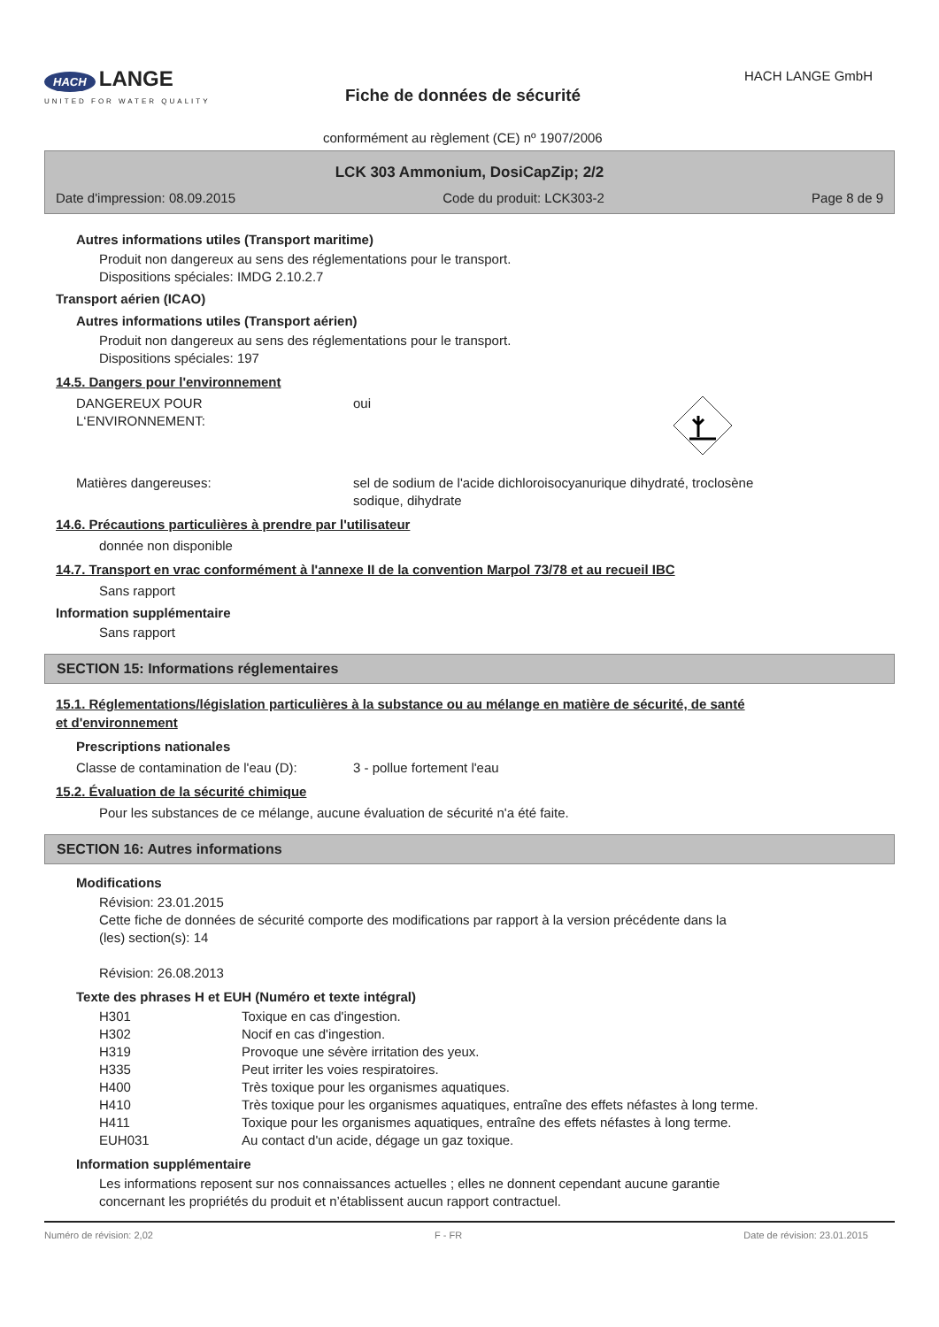HACH LANGE
UNITED FOR WATER QUALITY
Fiche de données de sécurité
conformément au règlement (CE) nº 1907/2006
HACH LANGE GmbH
LCK 303 Ammonium, DosiCapZip; 2/2
Date d'impression: 08.09.2015 Code du produit: LCK303-2 Page 8 de 9
Autres informations utiles (Transport maritime)
Produit non dangereux au sens des réglementations pour le transport.
Dispositions spéciales: IMDG 2.10.2.7
Transport aérien (ICAO)
Autres informations utiles (Transport aérien)
Produit non dangereux au sens des réglementations pour le transport.
Dispositions spéciales: 197
14.5. Dangers pour l'environnement
| DANGEREUX POUR L‘ENVIRONNEMENT: | oui | |
| Matières dangereuses: | sel de sodium de l'acide dichloroisocyanurique dihydraté, troclosène sodique, dihydrate | |
14.6. Précautions particulières à prendre par l'utilisateur
donnée non disponible
14.7. Transport en vrac conformément à l'annexe II de la convention Marpol 73/78 et au recueil IBC
Sans rapport
Information supplémentaire
Sans rapport
SECTION 15: Informations réglementaires
15.1. Réglementations/législation particulières à la substance ou au mélange en matière de sécurité, de santé
et d'environnement
Prescriptions nationales
| Classe de contamination de l'eau (D): | 3 - pollue fortement l'eau |
15.2. Évaluation de la sécurité chimique
Pour les substances de ce mélange, aucune évaluation de sécurité n'a été faite.
SECTION 16: Autres informations
Modifications
Révision: 23.01.2015
Cette fiche de données de sécurité comporte des modifications par rapport à la version précédente dans la
(les) section(s): 14
Révision: 26.08.2013
Texte des phrases H et EUH (Numéro et texte intégral)
| H301 | Toxique en cas d'ingestion. |
| H302 | Nocif en cas d'ingestion. |
| H319 | Provoque une sévère irritation des yeux. |
| H335 | Peut irriter les voies respiratoires. |
| H400 | Très toxique pour les organismes aquatiques. |
| H410 | Très toxique pour les organismes aquatiques, entraîne des effets néfastes à long terme. |
| H411 | Toxique pour les organismes aquatiques, entraîne des effets néfastes à long terme. |
| EUH031 | Au contact d'un acide, dégage un gaz toxique. |
Information supplémentaire
Les informations reposent sur nos connaissances actuelles ; elles ne donnent cependant aucune garantie
concernant les propriétés du produit et n’établissent aucun rapport contractuel.
Numéro de révision: 2,02 F - FR Date de révision: 23.01.2015